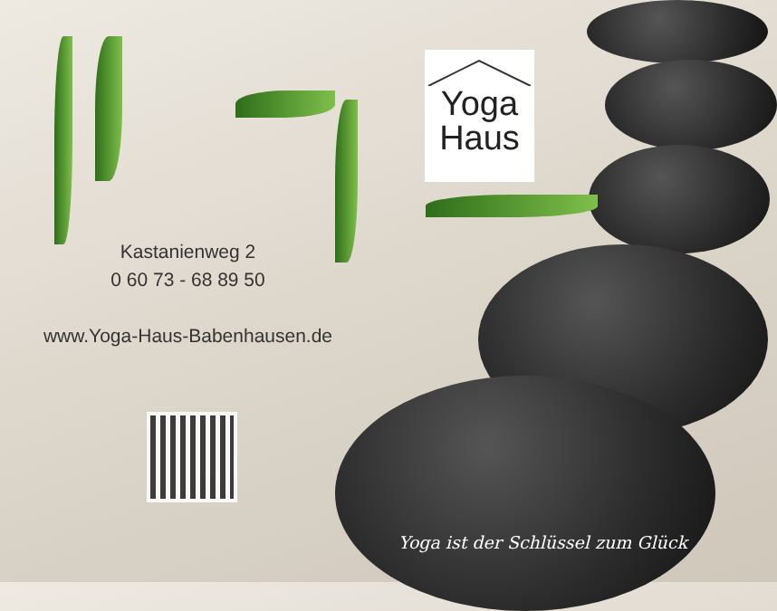Yoga
Haus
Kastanienweg 2
0 60 73 - 68 89 50
www.Yoga-Haus-Babenhausen.de
Yoga ist der Schlüssel zum Glück